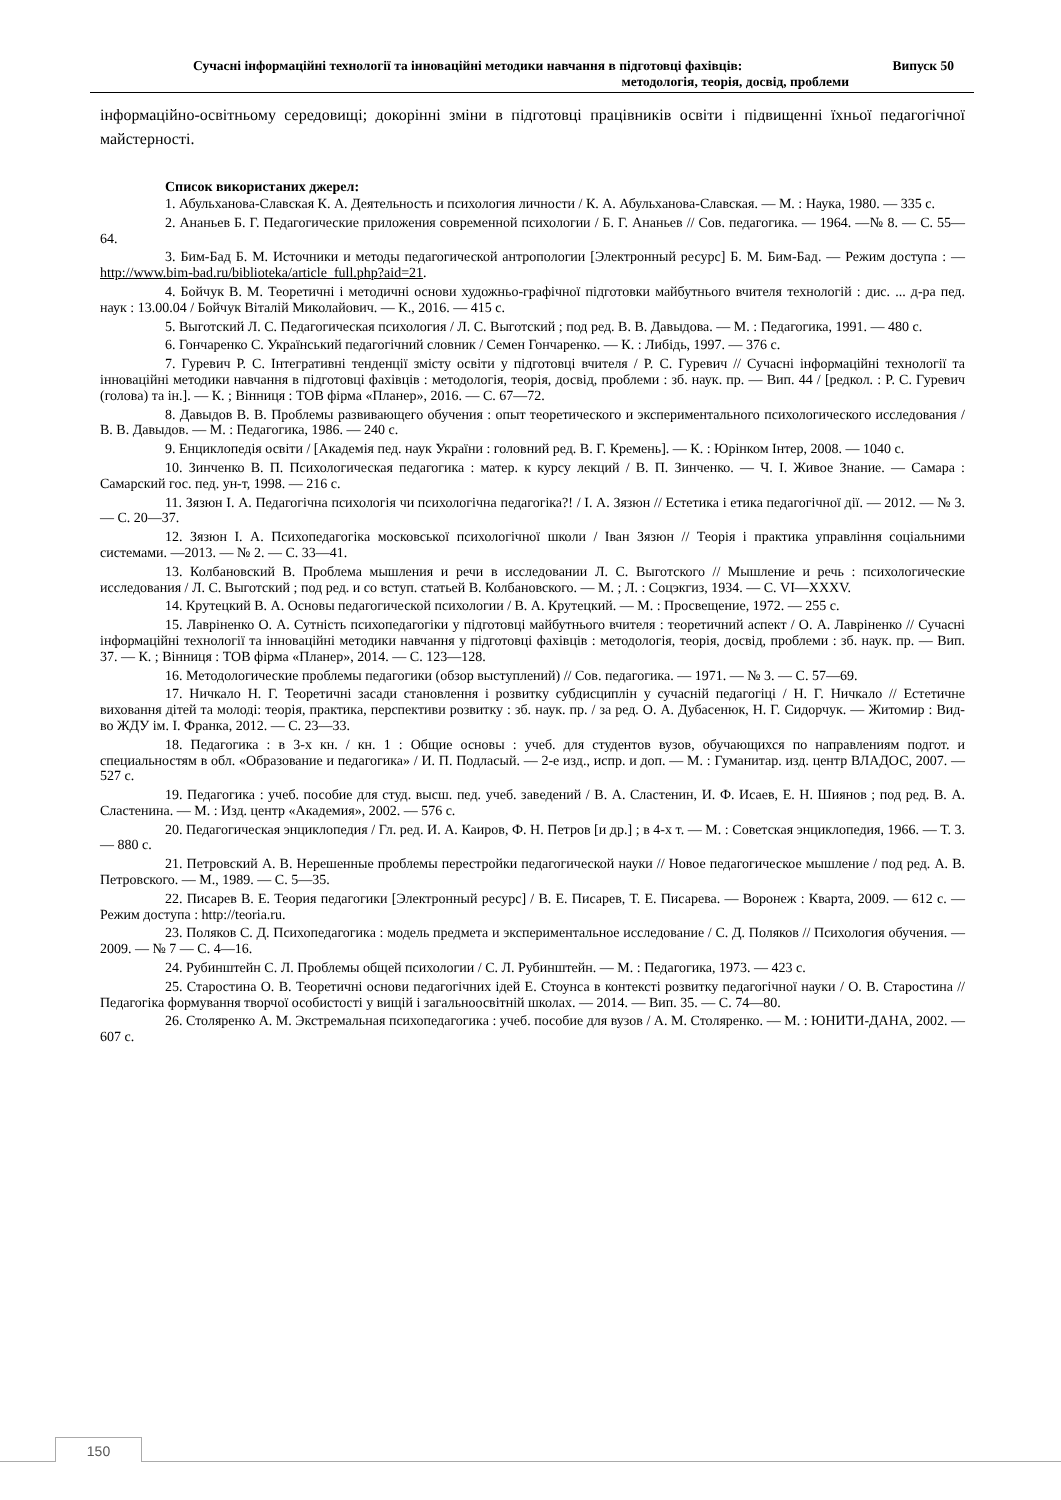Сучасні інформаційні технології та інноваційні методики навчання в підготовці фахівців: Випуск 50
методологія, теорія, досвід, проблеми
інформаційно-освітньому середовищі; докорінні зміни в підготовці працівників освіти і підвищенні їхньої педагогічної майстерності.
Список використаних джерел:
1. Абульханова-Славская К. А. Деятельность и психология личности / К. А. Абульханова-Славская. — М. : Наука, 1980. — 335 с.
2. Ананьев Б. Г. Педагогические приложения современной психологии / Б. Г. Ананьев // Сов. педагогика. — 1964. —№ 8. — С. 55—64.
3. Бим-Бад Б. М. Источники и методы педагогической антропологии [Электронный ресурс] Б. М. Бим-Бад. — Режим доступа : — http://www.bim-bad.ru/biblioteka/article_full.php?aid=21.
4. Бойчук В. М. Теоретичні і методичні основи художньо-графічної підготовки майбутнього вчителя технологій : дис. ... д-ра пед. наук : 13.00.04 / Бойчук Віталій Миколайович. — К., 2016. — 415 с.
5. Выготский Л. С. Педагогическая психология / Л. С. Выготский ; под ред. В. В. Давыдова. — М. : Педагогика, 1991. — 480 с.
6. Гончаренко С. Український педагогічний словник / Семен Гончаренко. — К. : Либідь, 1997. — 376 с.
7. Гуревич Р. С. Інтегративні тенденції змісту освіти у підготовці вчителя / Р. С. Гуревич // Сучасні інформаційні технології та інноваційні методики навчання в підготовці фахівців : методологія, теорія, досвід, проблеми : зб. наук. пр. — Вип. 44 / [редкол. : Р. С. Гуревич (голова) та ін.]. — К. ; Вінниця : ТОВ фірма «Планер», 2016. — С. 67—72.
8. Давыдов В. В. Проблемы развивающего обучения : опыт теоретического и экспериментального психологического исследования / В. В. Давыдов. — М. : Педагогика, 1986. — 240 с.
9. Енциклопедія освіти / [Академія пед. наук України : головний ред. В. Г. Кремень]. — К. : Юрінком Інтер, 2008. — 1040 с.
10. Зинченко В. П. Психологическая педагогика : матер. к курсу лекций / В. П. Зинченко. — Ч. I. Живое Знание. — Самара : Самарский гос. пед. ун-т, 1998. — 216 с.
11. Зязюн І. А. Педагогічна психологія чи психологічна педагогіка?! / І. А. Зязюн // Естетика і етика педагогічної дії. — 2012. — № 3. — С. 20—37.
12. Зязюн І. А. Психопедагогіка московської психологічної школи / Іван Зязюн // Теорія і практика управління соціальними системами. —2013. — № 2. — С. 33—41.
13. Колбановский В. Проблема мышления и речи в исследовании Л. С. Выготского // Мышление и речь : психологические исследования / Л. С. Выготский ; под ред. и со вступ. статьей В. Колбановского. — М. ; Л. : Соцэкгиз, 1934. — С. VI—XXXV.
14. Крутецкий В. А. Основы педагогической психологии / В. А. Крутецкий. — М. : Просвещение, 1972. — 255 с.
15. Лавріненко О. А. Сутність психопедагогіки у підготовці майбутнього вчителя : теоретичний аспект / О. А. Лавріненко // Сучасні інформаційні технології та інноваційні методики навчання у підготовці фахівців : методологія, теорія, досвід, проблеми : зб. наук. пр. — Вип. 37. — К. ; Вінниця : ТОВ фірма «Планер», 2014. — С. 123—128.
16. Методологические проблемы педагогики (обзор выступлений) // Сов. педагогика. — 1971. — № 3. — С. 57—69.
17. Ничкало Н. Г. Теоретичні засади становлення і розвитку субдисциплін у сучасній педагогіці / Н. Г. Ничкало // Естетичне виховання дітей та молоді: теорія, практика, перспективи розвитку : зб. наук. пр. / за ред. О. А. Дубасенюк, Н. Г. Сидорчук. — Житомир : Вид-во ЖДУ ім. І. Франка, 2012. — С. 23—33.
18. Педагогика : в 3-х кн. / кн. 1 : Общие основы : учеб. для студентов вузов, обучающихся по направлениям подгот. и специальностям в обл. «Образование и педагогика» / И. П. Подласый. — 2-е изд., испр. и доп. — М. : Гуманитар. изд. центр ВЛАДОС, 2007. — 527 с.
19. Педагогика : учеб. пособие для студ. высш. пед. учеб. заведений / В. А. Сластенин, И. Ф. Исаев, Е. Н. Шиянов ; под ред. В. А. Сластенина. — М. : Изд. центр «Академия», 2002. — 576 с.
20. Педагогическая энциклопедия / Гл. ред. И. А. Каиров, Ф. Н. Петров [и др.] ; в 4-х т. — М. : Советская энциклопедия, 1966. — Т. 3. — 880 с.
21. Петровский А. В. Нерешенные проблемы перестройки педагогической науки // Новое педагогическое мышление / под ред. А. В. Петровского. — М., 1989. — С. 5—35.
22. Писарев В. Е. Теория педагогики [Электронный ресурс] / В. Е. Писарев, Т. Е. Писарева. — Воронеж : Кварта, 2009. — 612 с. — Режим доступа : http://teoria.ru.
23. Поляков С. Д. Психопедагогика : модель предмета и экспериментальное исследование / С. Д. Поляков // Психология обучения. — 2009. — № 7 — С. 4—16.
24. Рубинштейн С. Л. Проблемы общей психологии / С. Л. Рубинштейн. — М. : Педагогика, 1973. — 423 с.
25. Старостина О. В. Теоретичні основи педагогічних ідей Е. Стоунса в контексті розвитку педагогічної науки / О. В. Старостина // Педагогіка формування творчої особистості у вищій і загальноосвітній школах. — 2014. — Вип. 35. — С. 74—80.
26. Столяренко А. М. Экстремальная психопедагогика : учеб. пособие для вузов / А. М. Столяренко. — М. : ЮНИТИ-ДАНА, 2002. — 607 с.
150